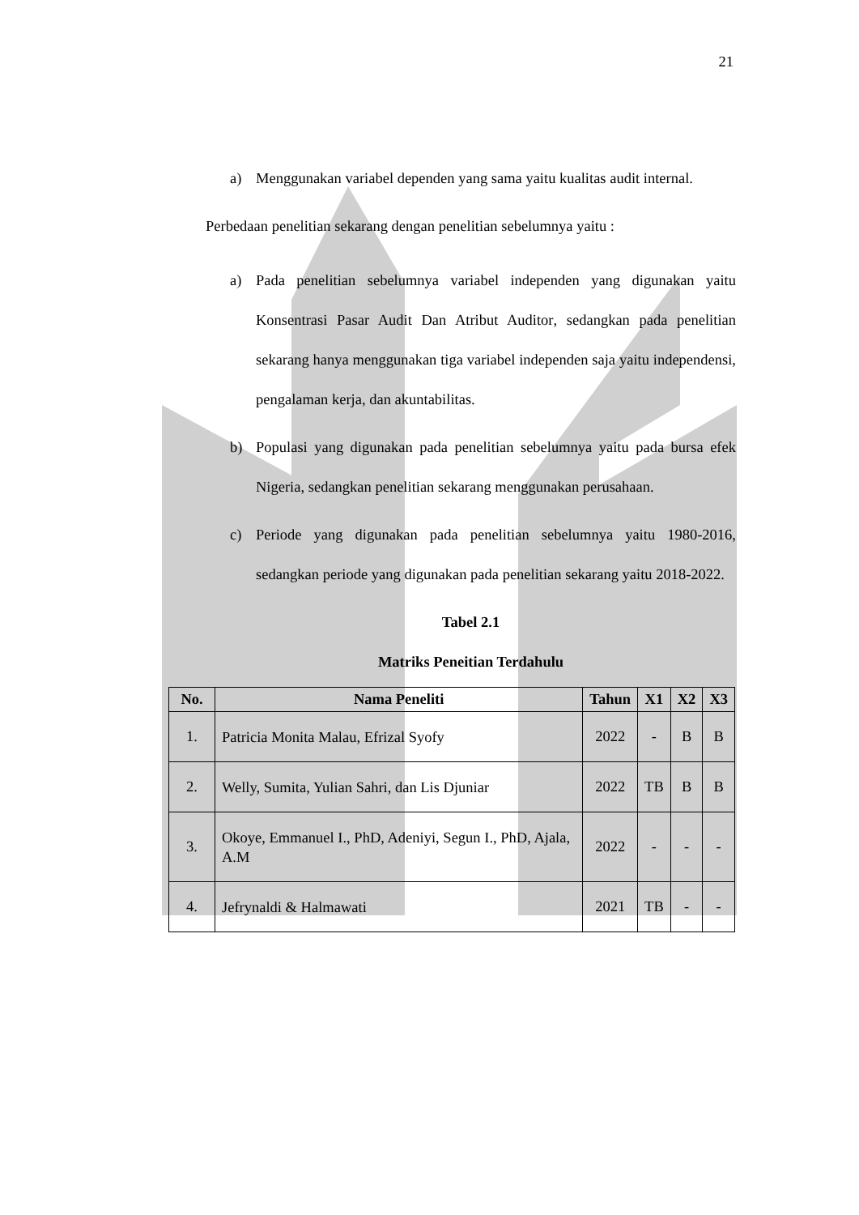21
a) Menggunakan variabel dependen yang sama yaitu kualitas audit internal.
Perbedaan penelitian sekarang dengan penelitian sebelumnya yaitu :
a) Pada penelitian sebelumnya variabel independen yang digunakan yaitu Konsentrasi Pasar Audit Dan Atribut Auditor, sedangkan pada penelitian sekarang hanya menggunakan tiga variabel independen saja yaitu independensi, pengalaman kerja, dan akuntabilitas.
b) Populasi yang digunakan pada penelitian sebelumnya yaitu pada bursa efek Nigeria, sedangkan penelitian sekarang menggunakan perusahaan.
c) Periode yang digunakan pada penelitian sebelumnya yaitu 1980-2016, sedangkan periode yang digunakan pada penelitian sekarang yaitu 2018-2022.
Tabel 2.1
Matriks Peneitian Terdahulu
| No. | Nama Peneliti | Tahun | X1 | X2 | X3 |
| --- | --- | --- | --- | --- | --- |
| 1. | Patricia Monita Malau, Efrizal Syofy | 2022 | - | B | B |
| 2. | Welly, Sumita, Yulian Sahri, dan Lis Djuniar | 2022 | TB | B | B |
| 3. | Okoye, Emmanuel I., PhD, Adeniyi, Segun I., PhD, Ajala, A.M | 2022 | - | - | - |
| 4. | Jefrynaldi & Halmawati | 2021 | TB | - | - |